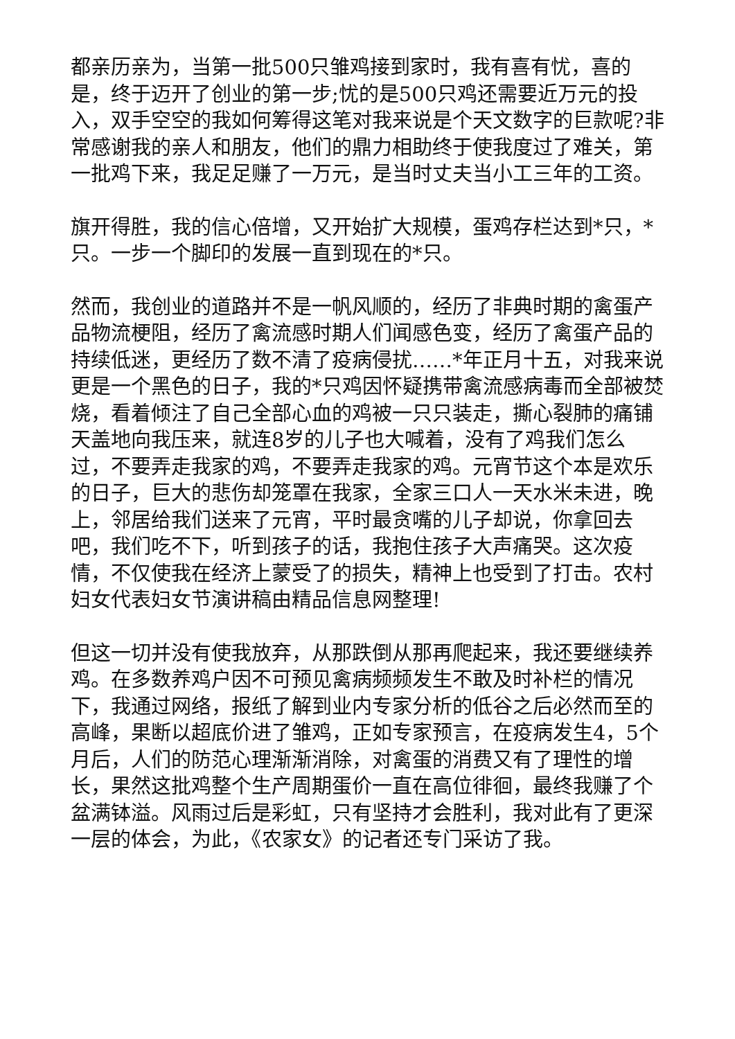都亲历亲为，当第一批500只雏鸡接到家时，我有喜有忧，喜的是，终于迈开了创业的第一步;忧的是500只鸡还需要近万元的投入，双手空空的我如何筹得这笔对我来说是个天文数字的巨款呢?非常感谢我的亲人和朋友，他们的鼎力相助终于使我度过了难关，第一批鸡下来，我足足赚了一万元，是当时丈夫当小工三年的工资。
旗开得胜，我的信心倍增，又开始扩大规模，蛋鸡存栏达到*只，*只。一步一个脚印的发展一直到现在的*只。
然而，我创业的道路并不是一帆风顺的，经历了非典时期的禽蛋产品物流梗阻，经历了禽流感时期人们闻感色变，经历了禽蛋产品的持续低迷，更经历了数不清了疫病侵扰……*年正月十五，对我来说更是一个黑色的日子，我的*只鸡因怀疑携带禽流感病毒而全部被焚烧，看着倾注了自己全部心血的鸡被一只只装走，撕心裂肺的痛铺天盖地向我压来，就连8岁的儿子也大喊着，没有了鸡我们怎么过，不要弄走我家的鸡，不要弄走我家的鸡。元宵节这个本是欢乐的日子，巨大的悲伤却笼罩在我家，全家三口人一天水米未进，晚上，邻居给我们送来了元宵，平时最贪嘴的儿子却说，你拿回去吧，我们吃不下，听到孩子的话，我抱住孩子大声痛哭。这次疫情，不仅使我在经济上蒙受了的损失，精神上也受到了打击。农村妇女代表妇女节演讲稿由精品信息网整理!
但这一切并没有使我放弃，从那跌倒从那再爬起来，我还要继续养鸡。在多数养鸡户因不可预见禽病频频发生不敢及时补栏的情况下，我通过网络，报纸了解到业内专家分析的低谷之后必然而至的高峰，果断以超底价进了雏鸡，正如专家预言，在疫病发生4，5个月后，人们的防范心理渐渐消除，对禽蛋的消费又有了理性的增长，果然这批鸡整个生产周期蛋价一直在高位徘徊，最终我赚了个盆满钵溢。风雨过后是彩虹，只有坚持才会胜利，我对此有了更深一层的体会，为此，《农家女》的记者还专门采访了我。